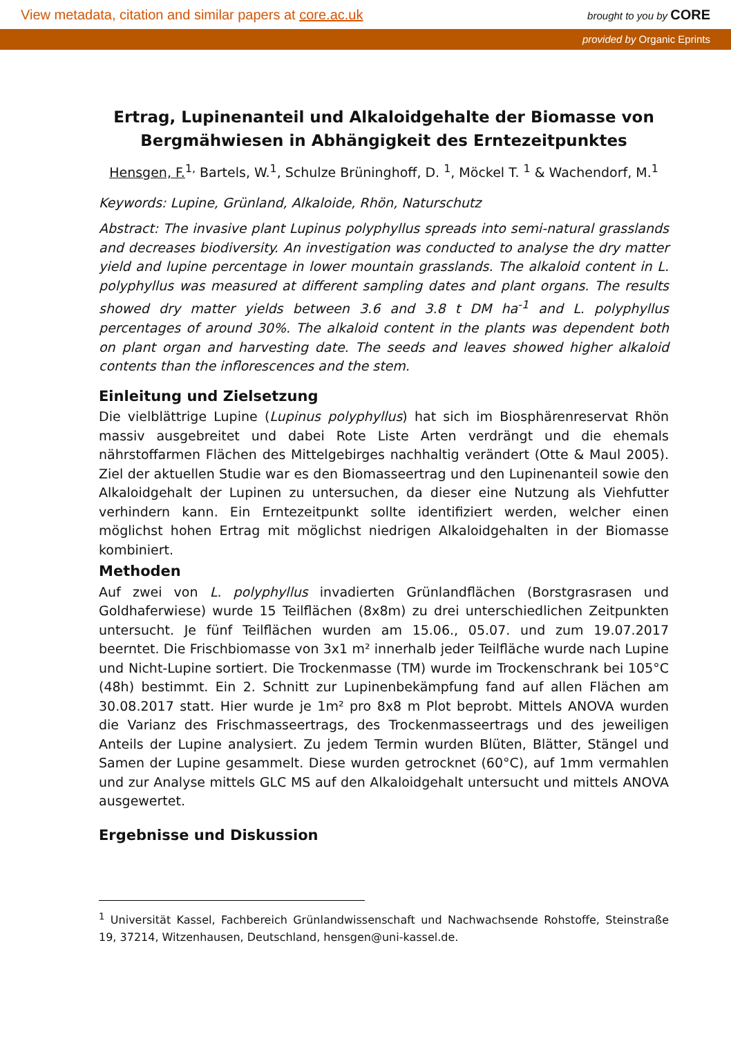View metadata, citation and similar papers at core.ac.uk brought to you by CORE
provided by Organic Eprints
Ertrag, Lupinenanteil und Alkaloidgehalte der Biomasse von Bergmähwiesen in Abhängigkeit des Erntezeitpunktes
Hensgen, F.<sup>1,</sup> Bartels, W.<sup>1</sup>, Schulze Brüninghoff, D. <sup>1</sup>, Möckel T. <sup>1</sup> & Wachendorf, M.<sup>1</sup>
Keywords: Lupine, Grünland, Alkaloide, Rhön, Naturschutz
Abstract: The invasive plant Lupinus polyphyllus spreads into semi-natural grasslands and decreases biodiversity. An investigation was conducted to analyse the dry matter yield and lupine percentage in lower mountain grasslands. The alkaloid content in L. polyphyllus was measured at different sampling dates and plant organs. The results showed dry matter yields between 3.6 and 3.8 t DM ha<sup>-1</sup> and L. polyphyllus percentages of around 30%. The alkaloid content in the plants was dependent both on plant organ and harvesting date. The seeds and leaves showed higher alkaloid contents than the inflorescences and the stem.
Einleitung und Zielsetzung
Die vielblättrige Lupine (Lupinus polyphyllus) hat sich im Biosphärenreservat Rhön massiv ausgebreitet und dabei Rote Liste Arten verdrängt und die ehemals nährstoffarmen Flächen des Mittelgebirges nachhaltig verändert (Otte & Maul 2005). Ziel der aktuellen Studie war es den Biomasseertrag und den Lupinenanteil sowie den Alkaloidgehalt der Lupinen zu untersuchen, da dieser eine Nutzung als Viehfutter verhindern kann. Ein Erntezeitpunkt sollte identifiziert werden, welcher einen möglichst hohen Ertrag mit möglichst niedrigen Alkaloidgehalten in der Biomasse kombiniert.
Methoden
Auf zwei von L. polyphyllus invadierten Grünlandflächen (Borstgrasrasen und Goldhaferwiese) wurde 15 Teilflächen (8x8m) zu drei unterschiedlichen Zeitpunkten untersucht. Je fünf Teilflächen wurden am 15.06., 05.07. und zum 19.07.2017 beerntet. Die Frischbiomasse von 3x1 m² innerhalb jeder Teilfläche wurde nach Lupine und Nicht-Lupine sortiert. Die Trockenmasse (TM) wurde im Trockenschrank bei 105°C (48h) bestimmt. Ein 2. Schnitt zur Lupinenbekämpfung fand auf allen Flächen am 30.08.2017 statt. Hier wurde je 1m² pro 8x8 m Plot beprobt. Mittels ANOVA wurden die Varianz des Frischmasseertrags, des Trockenmasseertrags und des jeweiligen Anteils der Lupine analysiert. Zu jedem Termin wurden Blüten, Blätter, Stängel und Samen der Lupine gesammelt. Diese wurden getrocknet (60°C), auf 1mm vermahlen und zur Analyse mittels GLC MS auf den Alkaloidgehalt untersucht und mittels ANOVA ausgewertet.
Ergebnisse und Diskussion
<sup>1</sup> Universität Kassel, Fachbereich Grünlandwissenschaft und Nachwachsende Rohstoffe, Steinstraße 19, 37214, Witzenhausen, Deutschland, hensgen@uni-kassel.de.